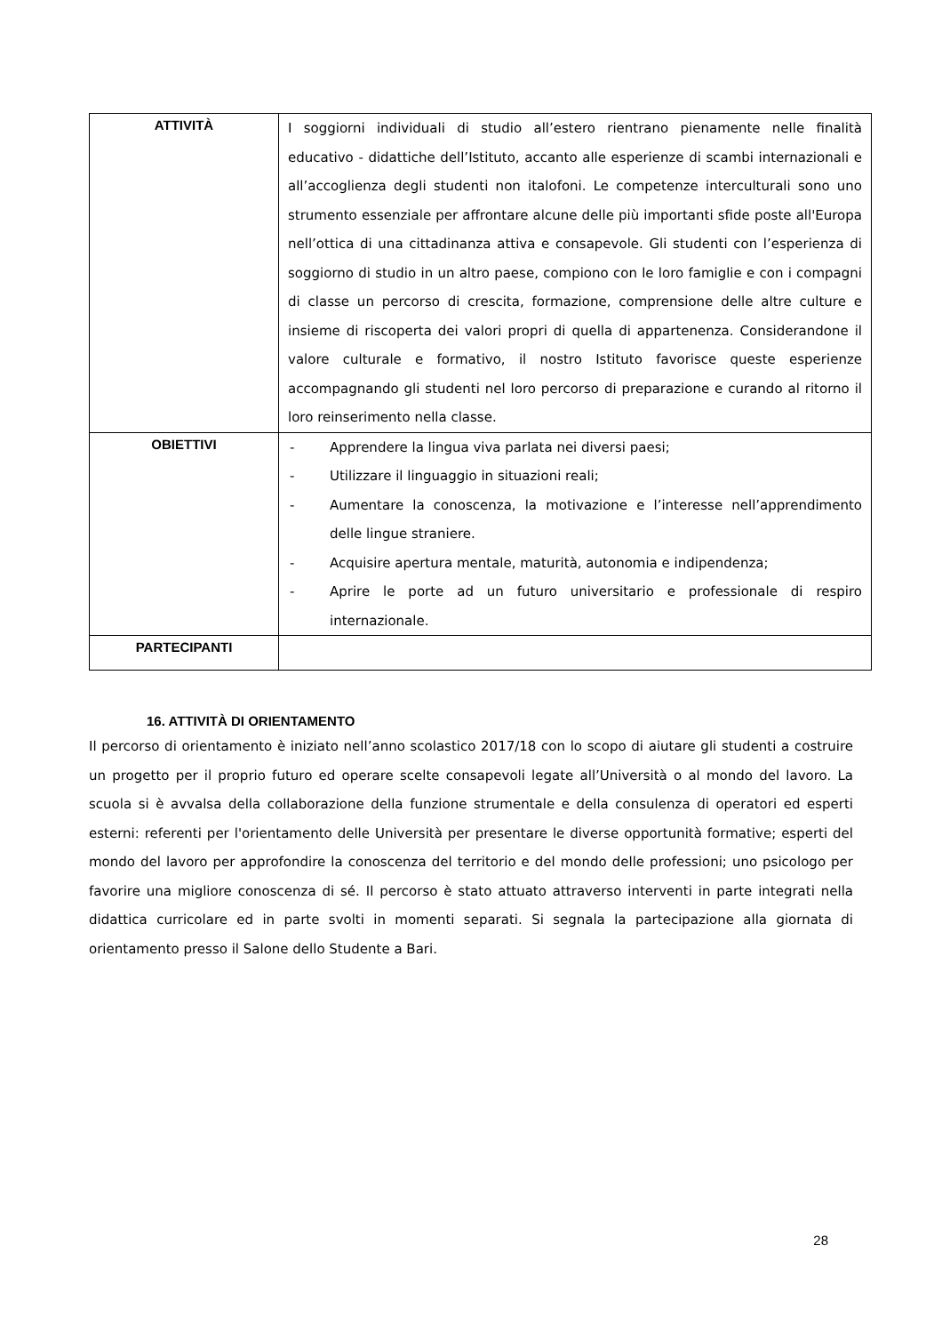| ATTIVITÀ | I soggiorni individuali di studio all’estero rientrano pienamente nelle finalità educativo - didattiche dell’Istituto, accanto alle esperienze di scambi internazionali e all’accoglienza degli studenti non italofoni. Le competenze interculturali sono uno strumento essenziale per affrontare alcune delle più importanti sfide poste all'Europa nell’ottica di una cittadinanza attiva e consapevole. Gli studenti con l’esperienza di soggiorno di studio in un altro paese, compiono con le loro famiglie e con i compagni di classe un percorso di crescita, formazione, comprensione delle altre culture e insieme di riscoperta dei valori propri di quella di appartenenza. Considerandone il valore culturale e formativo, il nostro Istituto favorisce queste esperienze accompagnando gli studenti nel loro percorso di preparazione e curando al ritorno il loro reinserimento nella classe. |
| OBIETTIVI | - Apprendere la lingua viva parlata nei diversi paesi; - Utilizzare il linguaggio in situazioni reali; - Aumentare la conoscenza, la motivazione e l’interesse nell’apprendimento delle lingue straniere. - Acquisire apertura mentale, maturità, autonomia e indipendenza; - Aprire le porte ad un futuro universitario e professionale di respiro internazionale. |
| PARTECIPANTI | |
16. ATTIVITÀ DI ORIENTAMENTO
Il percorso di orientamento è iniziato nell’anno scolastico 2017/18 con lo scopo di aiutare gli studenti a costruire un progetto per il proprio futuro ed operare scelte consapevoli legate all’Università o al mondo del lavoro. La scuola si è avvalsa della collaborazione della funzione strumentale e della consulenza di operatori ed esperti esterni: referenti per l'orientamento delle Università per presentare le diverse opportunità formative; esperti del mondo del lavoro per approfondire la conoscenza del territorio e del mondo delle professioni; uno psicologo per favorire una migliore conoscenza di sé. Il percorso è stato attuato attraverso interventi in parte integrati nella didattica curricolare ed in parte svolti in momenti separati. Si segnala la partecipazione alla giornata di orientamento presso il Salone dello Studente a Bari.
28